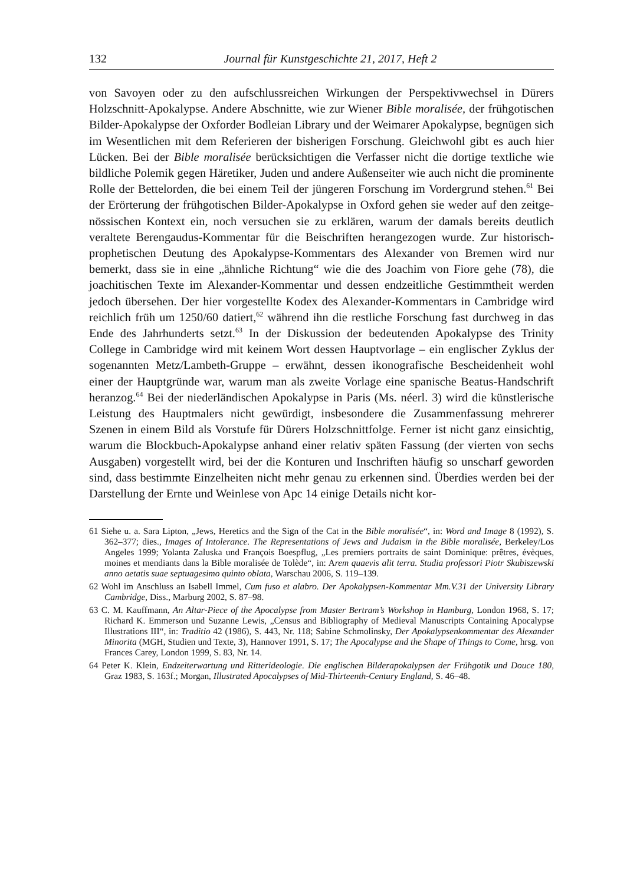132 Journal für Kunstgeschichte 21, 2017, Heft 2
von Savoyen oder zu den aufschlussreichen Wirkungen der Perspektivwechsel in Dürers Holzschnitt-Apokalypse. Andere Abschnitte, wie zur Wiener Bible moralisée, der frühgotischen Bilder-Apokalypse der Oxforder Bodleian Library und der Weima­rer Apokalypse, begnügen sich im Wesentlichen mit dem Referieren der bisherigen Forschung. Gleichwohl gibt es auch hier Lücken. Bei der Bible moralisée berücksichti­gen die Verfasser nicht die dortige textliche wie bildliche Polemik gegen Häretiker, Juden und andere Außenseiter wie auch nicht die prominente Rolle der Bettelorden, die bei einem Teil der jüngeren Forschung im Vordergrund stehen.<sup>61</sup> Bei der Erörte­rung der frühgotischen Bilder-Apokalypse in Oxford gehen sie weder auf den zeitge­nössischen Kontext ein, noch versuchen sie zu erklären, warum der damals bereits deutlich veraltete Berengaudus-Kommentar für die Beischriften herangezogen wurde. Zur historisch-prophetischen Deutung des Apokalypse-Kommentars des Ale­xander von Bremen wird nur bemerkt, dass sie in eine „ähnliche Richtung“ wie die des Joachim von Fiore gehe (78), die joachitischen Texte im Alexander-Kommentar und dessen endzeitliche Gestimmtheit werden jedoch übersehen. Der hier vorge­stellte Kodex des Alexander-Kommentars in Cambridge wird reichlich früh um 1250/60 datiert,<sup>62</sup> während ihn die restliche Forschung fast durchweg in das Ende des Jahrhunderts setzt.<sup>63</sup> In der Diskussion der bedeutenden Apokalypse des Trinity College in Cambridge wird mit keinem Wort dessen Hauptvorlage – ein englischer Zyklus der sogenannten Metz/Lambeth-Gruppe – erwähnt, dessen ikonografische Bescheidenheit wohl einer der Hauptgründe war, warum man als zweite Vorlage eine spanische Beatus-Handschrift heranzog.<sup>64</sup> Bei der niederländischen Apokalypse in Paris (Ms. néerl. 3) wird die künstlerische Leistung des Hauptmalers nicht gewür­digt, insbesondere die Zusammenfassung mehrerer Szenen in einem Bild als Vorstufe für Dürers Holzschnittfolge. Ferner ist nicht ganz einsichtig, warum die Blockbuch-Apokalypse anhand einer relativ späten Fassung (der vierten von sechs Ausgaben) vorgestellt wird, bei der die Konturen und Inschriften häufig so unscharf geworden sind, dass bestimmte Einzelheiten nicht mehr genau zu erkennen sind. Überdies wer­den bei der Darstellung der Ernte und Weinlese von Apc 14 einige Details nicht kor-
61 Siehe u. a. Sara Lipton, „Jews, Heretics and the Sign of the Cat in the Bible moralisée“, in: Word and Image 8 (1992), S. 362–377; dies., Images of Intolerance. The Representations of Jews and Judaism in the Bible moralisée, Berkeley/Los Angeles 1999; Yolanta Zaluska und François Boespflug, „Les premiers portraits de saint Dominique: prêtres, évèques, moines et mendiants dans la Bible moralisée de To­lède“, in: Arem quaevis alit terra. Studia professori Piotr Skubiszewski anno aetatis suae septuagesimo quinto oblata, Warschau 2006, S. 119–139.
62 Wohl im Anschluss an Isabell Immel, Cum fuso et alabro. Der Apokalypsen-Kommentar Mm.V.31 der University Library Cambridge, Diss., Marburg 2002, S. 87–98.
63 C. M. Kauffmann, An Altar-Piece of the Apocalypse from Master Bertram’s Workshop in Hamburg, Lon­don 1968, S. 17; Richard K. Emmerson und Suzanne Lewis, „Census and Bibliography of Medieval Manuscripts Containing Apocalypse Illustrations III“, in: Traditio 42 (1986), S. 443, Nr. 118; Sabine Schmolinsky, Der Apokalypsenkommentar des Alexander Minorita (MGH, Studien und Texte, 3), Han­nover 1991, S. 17; The Apocalypse and the Shape of Things to Come, hrsg. von Frances Carey, London 1999, S. 83, Nr. 14.
64 Peter K. Klein, Endzeiterwartung und Ritterideologie. Die englischen Bilderapokalypsen der Frühgotik und Douce 180, Graz 1983, S. 163f.; Morgan, Illustrated Apocalypses of Mid-Thirteenth-Century England, S. 46–48.